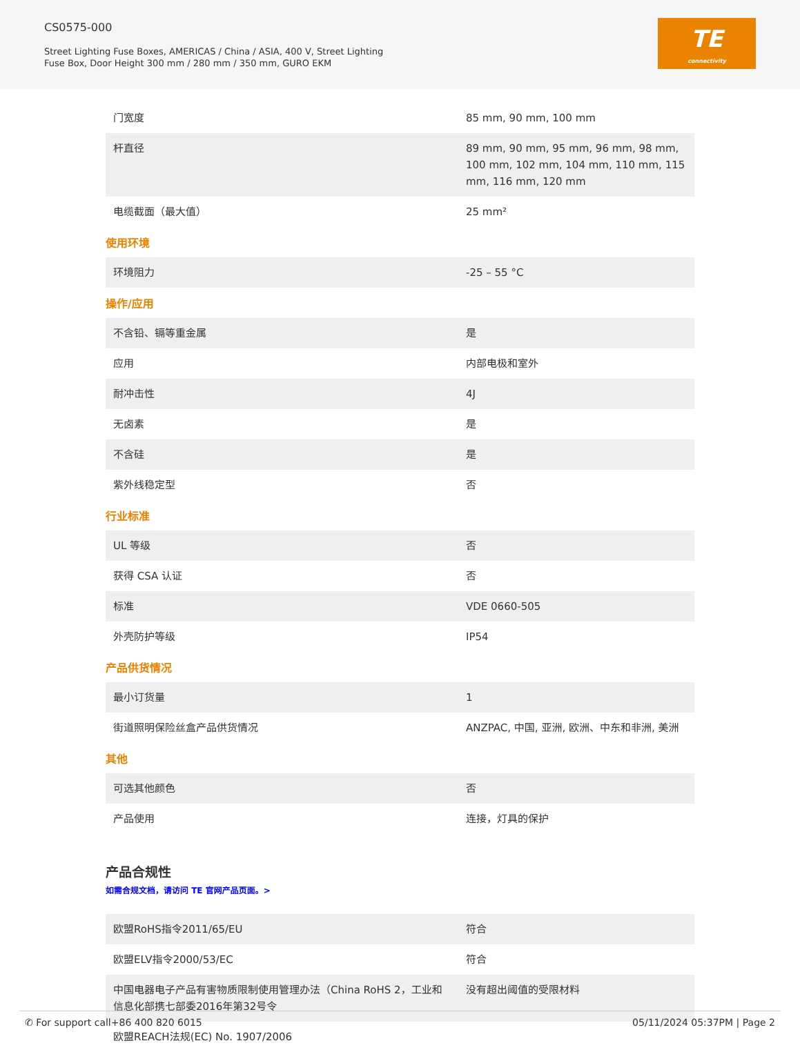CS0575-000
Street Lighting Fuse Boxes, AMERICAS / China / ASIA, 400 V, Street Lighting Fuse Box, Door Height 300 mm / 280 mm / 350 mm, GURO EKM
TE
connectivity
| 门宽度 | 85 mm, 90 mm, 100 mm |
| 杆直径 | 89 mm, 90 mm, 95 mm, 96 mm, 98 mm, 100 mm, 102 mm, 104 mm, 110 mm, 115 mm, 116 mm, 120 mm |
| 电缆截面（最大值） | 25 mm² |
使用环境
| 环境阻力 | -25 – 55 °C |
操作/应用
| 不含铅、镉等重金属 | 是 |
| 应用 | 内部电极和室外 |
| 耐冲击性 | 4J |
| 无卤素 | 是 |
| 不含硅 | 是 |
| 紫外线稳定型 | 否 |
行业标准
| UL 等级 | 否 |
| 获得 CSA 认证 | 否 |
| 标准 | VDE 0660-505 |
| 外壳防护等级 | IP54 |
产品供货情况
| 最小订货量 | 1 |
| 街道照明保险丝盒产品供货情况 | ANZPAC, 中国, 亚洲, 欧洲、中东和非洲, 美洲 |
其他
| 可选其他颜色 | 否 |
| 产品使用 | 连接，灯具的保护 |
产品合规性
如需合规文档，请访问 TE 官网产品页面。>
| 欧盟RoHS指令2011/65/EU | 符合 |
| 欧盟ELV指令2000/53/EC | 符合 |
| 中国电器电子产品有害物质限制使用管理办法（China RoHS 2，工业和信息化部携七部委2016年第32号令 | 没有超出阈值的受限材料 |
| 欧盟REACH法规(EC) No. 1907/2006 | |
✆ For support call+86 400 820 6015 05/11/2024 05:37PM | Page 2